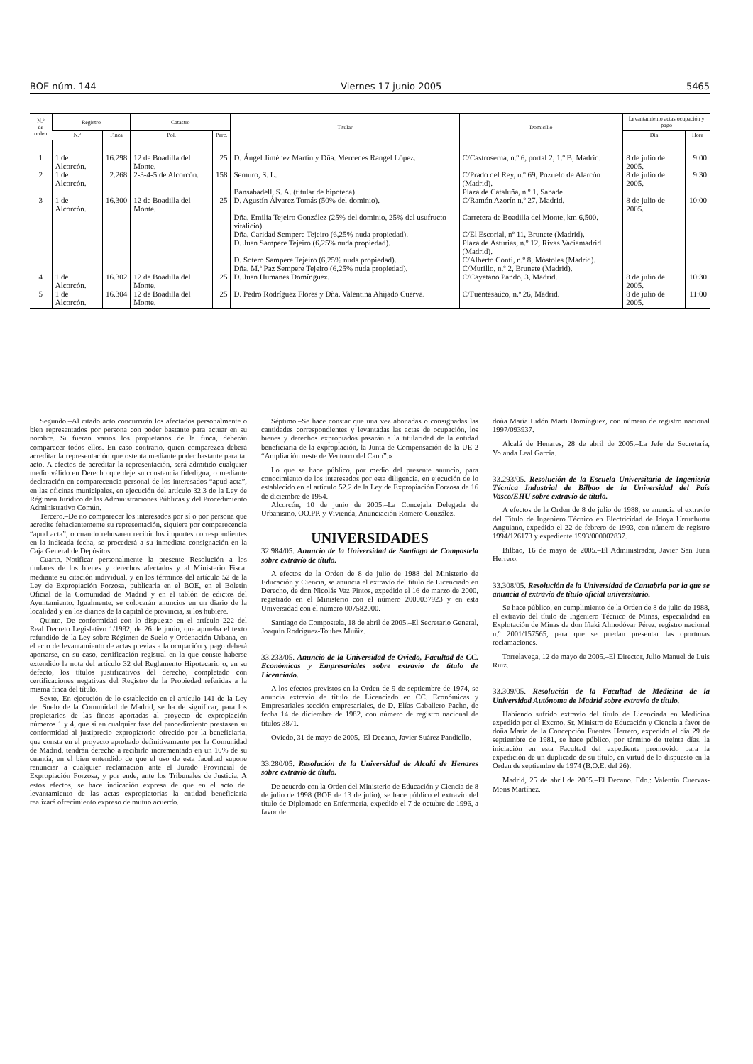BOE núm. 144 Viernes 17 junio 2005 5465
| N.º de orden | Registro | | Catastro | | Titular | Domicilio | Levantamiento actas ocupación y pago | |
| --- | --- | --- | --- | --- | --- | --- | --- | --- |
| | N.º | Finca | Pol. | Parc. | | | Día | Hora |
| 1 | 1 de Alcorcón. | 16.298 | 12 de Boadilla del Monte. | 25 | D. Ángel Jiménez Martín y Dña. Mercedes Rangel López. | C/Castroserna, n.º 6, portal 2, 1.º B, Madrid. | 8 de julio de 2005. | 9:00 |
| 2 | 1 de Alcorcón. | 2.268 | 2-3-4-5 de Alcorcón. | 158 | Semuro, S. L. | C/Prado del Rey, n.º 69, Pozuelo de Alarcón (Madrid). | 8 de julio de 2005. | 9:30 |
| | | | | | Bansabadell, S. A. (titular de hipoteca). | Plaza de Cataluña, n.º 1, Sabadell. | | |
| 3 | 1 de Alcorcón. | 16.300 | 12 de Boadilla del Monte. | 25 | D. Agustín Álvarez Tomás (50% del dominio). | C/Ramón Azorín n.º 27, Madrid. | 8 de julio de 2005. | 10:00 |
| | | | | | Dña. Emilia Tejeiro González (25% del dominio, 25% del usufructo vitalicio). | Carretera de Boadilla del Monte, km 6,500. | | |
| | | | | | Dña. Caridad Sempere Tejeiro (6,25% nuda propiedad). | C/El Escorial, nº 11, Brunete (Madrid). | | |
| | | | | | D. Juan Sampere Tejeiro (6,25% nuda propiedad). | Plaza de Asturias, n.º 12, Rivas Vaciamadrid (Madrid). | | |
| | | | | | D. Sotero Sampere Tejeiro (6,25% nuda propiedad). | C/Alberto Conti, n.º 8, Móstoles (Madrid). | | |
| | | | | | Dña. M.ª Paz Sempere Tejeiro (6,25% nuda propiedad). | C/Murillo, n.º 2, Brunete (Madrid). | | |
| 4 | 1 de Alcorcón. | 16.302 | 12 de Boadilla del Monte. | 25 | D. Juan Humanes Domínguez. | C/Cayetano Pando, 3, Madrid. | 8 de julio de 2005. | 10:30 |
| 5 | 1 de Alcorcón. | 16.304 | 12 de Boadilla del Monte. | 25 | D. Pedro Rodríguez Flores y Dña. Valentina Ahijado Cuerva. | C/Fuentesaúco, n.º 26, Madrid. | 8 de julio de 2005. | 11:00 |
Segundo.–Al citado acto concurrirán los afectados personalmente o bien representados por persona con poder bastante para actuar en su nombre. Si fueran varios los propietarios de la finca, deberán comparecer todos ellos. En caso contrario, quien comparezca deberá acreditar la representación que ostenta mediante poder bastante para tal acto. A efectos de acreditar la representación, será admitido cualquier medio válido en Derecho que deje su constancia fidedigna, o mediante declaración en comparecencia personal de los interesados “apud acta”, en las oficinas municipales, en ejecución del artículo 32.3 de la Ley de Régimen Jurídico de las Administraciones Públicas y del Procedimiento Administrativo Común.
Tercero.–De no comparecer los interesados por sí o por persona que acredite fehacientemente su representación, siquiera por comparecencia “apud acta”, o cuando rehusaren recibir los importes correspondientes en la indicada fecha, se procederá a su inmediata consignación en la Caja General de Depósitos.
Cuarto.–Notificar personalmente la presente Resolución a los titulares de los bienes y derechos afectados y al Ministerio Fiscal mediante su citación individual, y en los términos del artículo 52 de la Ley de Expropiación Forzosa, publicarla en el BOE, en el Boletín Oficial de la Comunidad de Madrid y en el tablón de edictos del Ayuntamiento. Igualmente, se colocarán anuncios en un diario de la localidad y en los diarios de la capital de provincia, si los hubiere.
Quinto.–De conformidad con lo dispuesto en el artículo 222 del Real Decreto Legislativo 1/1992, de 26 de junio, que aprueba el texto refundido de la Ley sobre Régimen de Suelo y Ordenación Urbana, en el acto de levantamiento de actas previas a la ocupación y pago deberá aportarse, en su caso, certificación registral en la que conste haberse extendido la nota del artículo 32 del Reglamento Hipotecario o, en su defecto, los títulos justificativos del derecho, completado con certificaciones negativas del Registro de la Propiedad referidas a la misma finca del título.
Sexto.–En ejecución de lo establecido en el artículo 141 de la Ley del Suelo de la Comunidad de Madrid, se ha de significar, para los propietarios de las fincas aportadas al proyecto de expropiación números 1 y 4, que si en cualquier fase del procedimiento prestasen su conformidad al justiprecio expropiatorio ofrecido por la beneficiaria, que consta en el proyecto aprobado definitivamente por la Comunidad de Madrid, tendrán derecho a recibirlo incrementado en un 10% de su cuantía, en el bien entendido de que el uso de esta facultad supone renunciar a cualquier reclamación ante el Jurado Provincial de Expropiación Forzosa, y por ende, ante los Tribunales de Justicia. A estos efectos, se hace indicación expresa de que en el acto del levantamiento de las actas expropiatorias la entidad beneficiaria realizará ofrecimiento expreso de mutuo acuerdo.
Séptimo.–Se hace constar que una vez abonadas o consignadas las cantidades correspondientes y levantadas las actas de ocupación, los bienes y derechos expropiados pasarán a la titularidad de la entidad beneficiaria de la expropiación, la Junta de Compensación de la UE-2 “Ampliación oeste de Ventorro del Cano”.»
Lo que se hace público, por medio del presente anuncio, para conocimiento de los interesados por esta diligencia, en ejecución de lo establecido en el artículo 52.2 de la Ley de Expropiación Forzosa de 16 de diciembre de 1954.
Alcorcón, 10 de junio de 2005.–La Concejala Delegada de Urbanismo, OO.PP. y Vivienda, Anunciación Romero González.
UNIVERSIDADES
32.984/05. Anuncio de la Universidad de Santiago de Compostela sobre extravío de título.
A efectos de la Orden de 8 de julio de 1988 del Ministerio de Educación y Ciencia, se anuncia el extravío del título de Licenciado en Derecho, de don Nicolás Vaz Pintos, expedido el 16 de marzo de 2000, registrado en el Ministerio con el número 2000037923 y en esta Universidad con el número 007582000.
Santiago de Compostela, 18 de abril de 2005.–El Secretario General, Joaquín Rodríguez-Toubes Muñiz.
33.233/05. Anuncio de la Universidad de Oviedo, Facultad de CC. Económicas y Empresariales sobre extravío de título de Licenciado.
A los efectos previstos en la Orden de 9 de septiembre de 1974, se anuncia extravío de título de Licenciado en CC. Económicas y Empresariales-sección empresariales, de D. Elías Caballero Pacho, de fecha 14 de diciembre de 1982, con número de registro nacional de títulos 3871.
Oviedo, 31 de mayo de 2005.–El Decano, Javier Suárez Pandiello.
33.280/05. Resolución de la Universidad de Alcalá de Henares sobre extravío de título.
De acuerdo con la Orden del Ministerio de Educación y Ciencia de 8 de julio de 1998 (BOE de 13 de julio), se hace público el extravío del título de Diplomado en Enfermería, expedido el 7 de octubre de 1996, a favor de
doña María Lidón Marti Domínguez, con número de registro nacional 1997/093937.
Alcalá de Henares, 28 de abril de 2005.–La Jefe de Secretaría, Yolanda Leal García.
33.293/05. Resolución de la Escuela Universitaria de Ingeniería Técnica Industrial de Bilbao de la Universidad del País Vasco/EHU sobre extravío de título.
A efectos de la Orden de 8 de julio de 1988, se anuncia el extravío del Título de Ingeniero Técnico en Electricidad de Idoya Urruchurtu Anguiano, expedido el 22 de febrero de 1993, con número de registro 1994/126173 y expediente 1993/000002837.
Bilbao, 16 de mayo de 2005.–El Administrador, Javier San Juan Herrero.
33.308/05. Resolución de la Universidad de Cantabria por la que se anuncia el extravío de título oficial universitario.
Se hace público, en cumplimiento de la Orden de 8 de julio de 1988, el extravío del título de Ingeniero Técnico de Minas, especialidad en Explotación de Minas de don Iñaki Almodóvar Pérez, registro nacional n.º 2001/157565, para que se puedan presentar las oportunas reclamaciones.
Torrelavega, 12 de mayo de 2005.–El Director, Julio Manuel de Luis Ruiz.
33.309/05. Resolución de la Facultad de Medicina de la Universidad Autónoma de Madrid sobre extravío de título.
Habiendo sufrido extravío del título de Licenciada en Medicina expedido por el Excmo. Sr. Ministro de Educación y Ciencia a favor de doña María de la Concepción Fuentes Herrero, expedido el día 29 de septiembre de 1981, se hace público, por término de treinta días, la iniciación en esta Facultad del expediente promovido para la expedición de un duplicado de su título, en virtud de lo dispuesto en la Orden de septiembre de 1974 (B.O.E. del 26).
Madrid, 25 de abril de 2005.–El Decano. Fdo.: Valentín Cuervas-Mons Martínez.